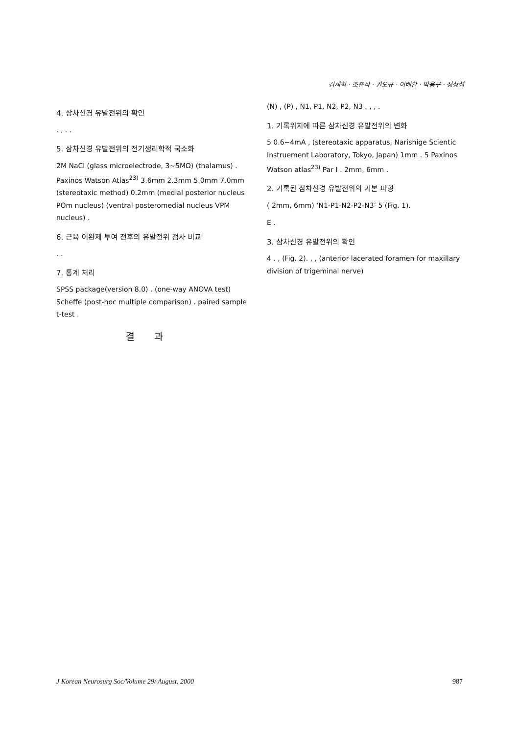김세혁 · 조춘식 · 권오규 · 이배환 · 박용구 · 정상섭
4. 삼차신경 유발전위의 확인
. , . .
5. 삼차신경 유발전위의 전기생리학적 국소화
2M NaCl (glass microelectrode, 3~5MΩ) (thalamus) . Paxinos Watson Atlas<sup>23)</sup> 3.6mm 2.3mm 5.0mm 7.0mm (stereotaxic method) 0.2mm (medial posterior nucleus POm nucleus) (ventral posteromedial nucleus VPM nucleus) .
6. 근육 이완제 투여 전후의 유발전위 검사 비교
. .
7. 통계 처리
SPSS package(version 8.0) . (one-way ANOVA test) Scheffe (post-hoc multiple comparison) . paired sample t-test .
결과
(N) , (P) , N1, P1, N2, P2, N3 . , , .
1. 기록위치에 따른 삼차신경 유발전위의 변화
5 0.6~4mA , (stereotaxic apparatus, Narishige Scientic Instruement Laboratory, Tokyo, Japan) 1mm . 5 Paxinos Watson atlas<sup>23)</sup> Par I . 2mm, 6mm .
2. 기록된 삼차신경 유발전위의 기본 파형
( 2mm, 6mm) ‘N1-P1-N2-P2-N3’ 5 (Fig. 1).
E .
3. 삼차신경 유발전위의 확인
4 . , (Fig. 2). , , (anterior lacerated foramen for maxillary division of trigeminal nerve)
J Korean Neurosurg Soc/Volume 29/ August, 2000 987